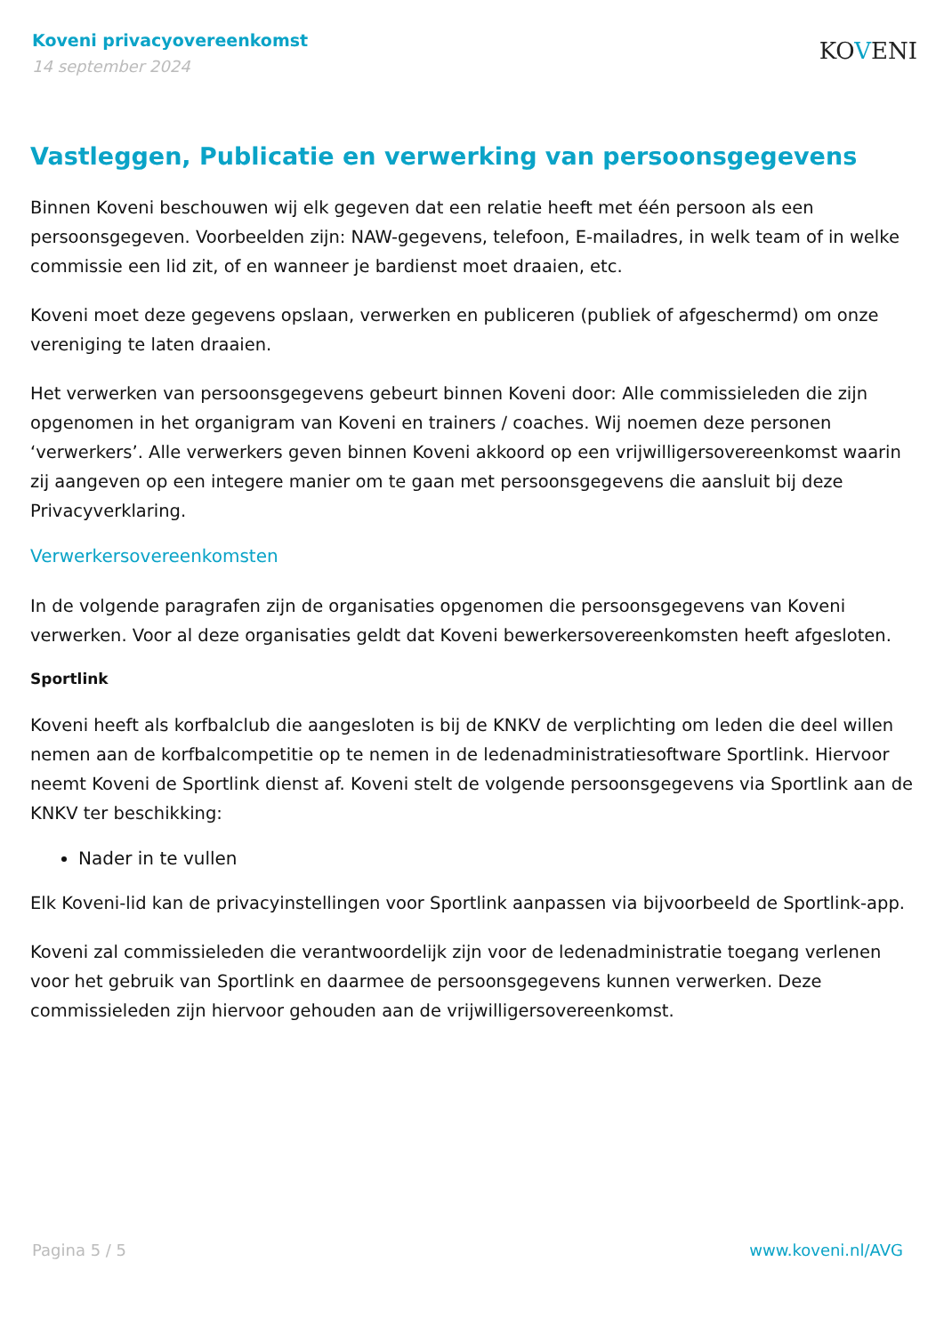Koveni privacyovereenkomst
14 september 2024
KOVENI
Vastleggen, Publicatie en verwerking van persoonsgegevens
Binnen Koveni beschouwen wij elk gegeven dat een relatie heeft met één persoon als een persoonsgegeven. Voorbeelden zijn: NAW-gegevens, telefoon, E-mailadres, in welk team of in welke commissie een lid zit, of en wanneer je bardienst moet draaien, etc.
Koveni moet deze gegevens opslaan, verwerken en publiceren (publiek of afgeschermd) om onze vereniging te laten draaien.
Het verwerken van persoonsgegevens gebeurt binnen Koveni door: Alle commissieleden die zijn opgenomen in het organigram van Koveni en trainers / coaches. Wij noemen deze personen ‘verwerkers’. Alle verwerkers geven binnen Koveni akkoord op een vrijwilligersovereenkomst waarin zij aangeven op een integere manier om te gaan met persoonsgegevens die aansluit bij deze Privacyverklaring.
Verwerkersovereenkomsten
In de volgende paragrafen zijn de organisaties opgenomen die persoonsgegevens van Koveni verwerken. Voor al deze organisaties geldt dat Koveni bewerkersovereenkomsten heeft afgesloten.
Sportlink
Koveni heeft als korfbalclub die aangesloten is bij de KNKV de verplichting om leden die deel willen nemen aan de korfbalcompetitie op te nemen in de ledenadministratiesoftware Sportlink. Hiervoor neemt Koveni de Sportlink dienst af. Koveni stelt de volgende persoonsgegevens via Sportlink aan de KNKV ter beschikking:
Nader in te vullen
Elk Koveni-lid kan de privacyinstellingen voor Sportlink aanpassen via bijvoorbeeld de Sportlink-app.
Koveni zal commissieleden die verantwoordelijk zijn voor de ledenadministratie toegang verlenen voor het gebruik van Sportlink en daarmee de persoonsgegevens kunnen verwerken. Deze commissieleden zijn hiervoor gehouden aan de vrijwilligersovereenkomst.
Pagina 5 / 5 www.koveni.nl/AVG